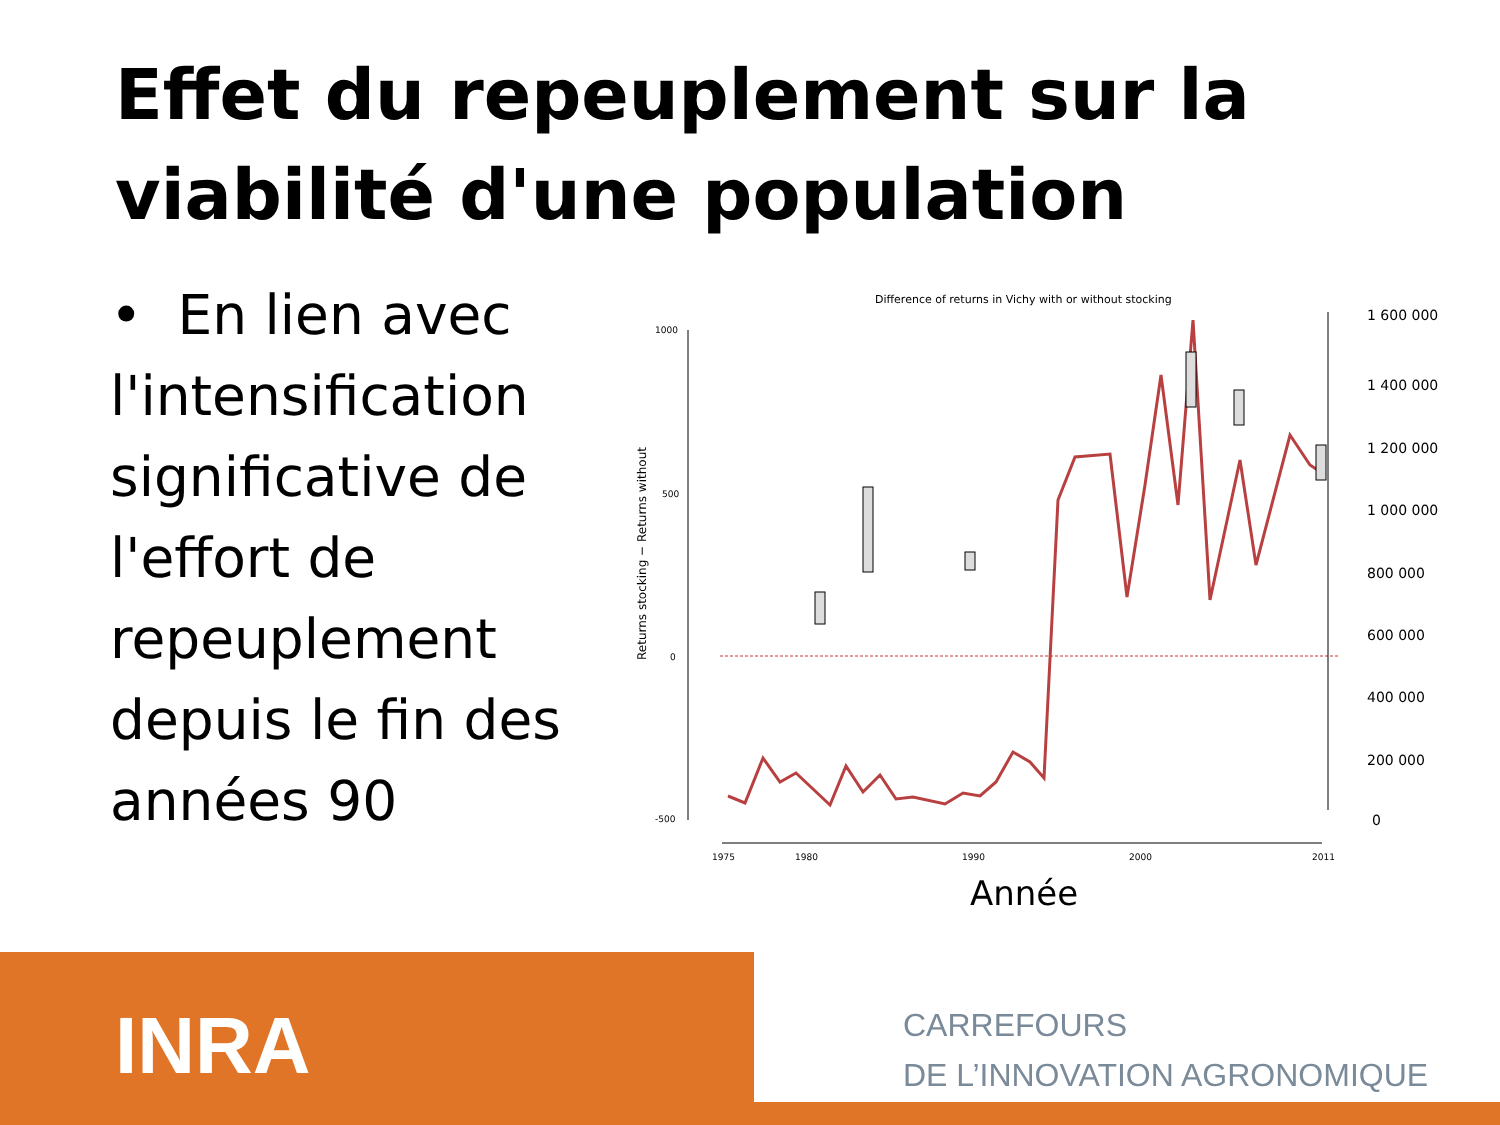Effet du repeuplement sur la viabilité d'une population
• En lien avec l'intensification significative de l'effort de repeuplement depuis le fin des années 90
Difference of returns in Vichy with or without stocking
1000
500
0
-500
Returns stocking − Returns without
1975
1980
1990
2000
2011
1 600 000
1 400 000
1 200 000
1 000 000
800 000
600 000
400 000
200 000
0
Année
INRA
CARREFOURS
DE L’INNOVATION AGRONOMIQUE